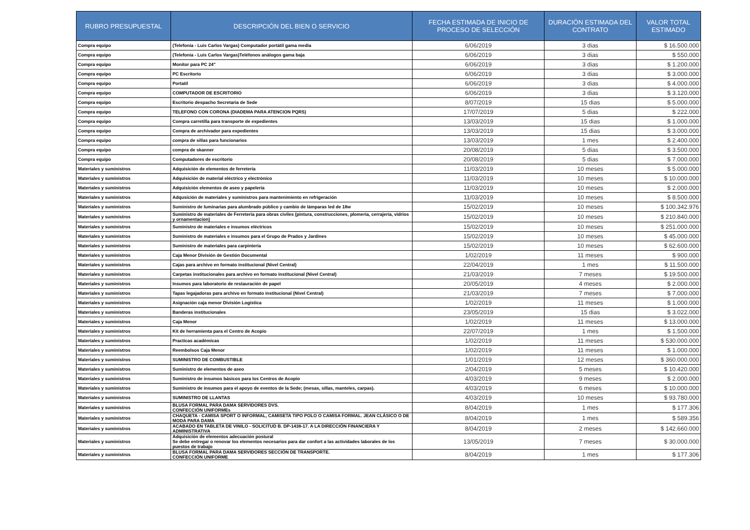| RUBRO PRESUPUESTAL | DESCRIPCIÓN DEL BIEN O SERVICIO | FECHA ESTIMADA DE INICIO DE PROCESO DE SELECCIÓN | DURACIÓN ESTIMADA DEL CONTRATO | VALOR TOTAL ESTIMADO |
| --- | --- | --- | --- | --- |
| Compra equipo | (Telefonia - Luis Carlos Vargas) Computador portátil gama media | 6/06/2019 | 3 dias | $ 16.500.000 |
| Compra equipo | (Telefonia - Luis Carlos Vargas)Teléfonos análogos gama baja | 6/06/2019 | 3 dias | $ 550.000 |
| Compra equipo | Monitor para PC 24" | 6/06/2019 | 3 dias | $ 1.200.000 |
| Compra equipo | PC Escritorio | 6/06/2019 | 3 dias | $ 3.000.000 |
| Compra equipo | Portatil | 6/06/2019 | 3 dias | $ 4.000.000 |
| Compra equipo | COMPUTADOR DE ESCRITORIO | 6/06/2019 | 3 dias | $ 3.120.000 |
| Compra equipo | Escritorio despacho Secretaria de Sede | 8/07/2019 | 15 dias | $ 5.000.000 |
| Compra equipo | TELEFONO CON CORONA (DIADEMA PARA ATENCION PQRS) | 17/07/2019 | 5 dias | $ 222.000 |
| Compra equipo | Compra carretilla para transporte de expedientes | 13/03/2019 | 15 dias | $ 1.000.000 |
| Compra equipo | Compra de archivador para expedientes | 13/03/2019 | 15 dias | $ 3.000.000 |
| Compra equipo | compra de sillas para funcionarios | 13/03/2019 | 1 mes | $ 2.400.000 |
| Compra equipo | compra de skanner | 20/08/2019 | 5 dias | $ 3.500.000 |
| Compra equipo | Computadores de escritorio | 20/08/2019 | 5 dias | $ 7.000.000 |
| Materiales y suministros | Adquisición de elementos de ferretería | 11/03/2019 | 10 meses | $ 5.000.000 |
| Materiales y suministros | Adquisición de material eléctrico y electrónico | 11/03/2019 | 10 meses | $ 10.000.000 |
| Materiales y suministros | Adquisición elementos de aseo y papelería | 11/03/2019 | 10 meses | $ 2.000.000 |
| Materiales y suministros | Adqusición de materiales y suministros para mantenimiento en refrigeración | 11/03/2019 | 10 meses | $ 8.500.000 |
| Materiales y suministros | Suministro de luminarias para alumbrado público y cambio de lámparas led de 18w | 15/02/2019 | 10 meses | $ 100.342.976 |
| Materiales y suministros | Suministro de materiales de Ferretería para obras civiles (pintura, construcciones, plomería, cerrajería, vidrios y ornamentacion) | 15/02/2019 | 10 meses | $ 210.840.000 |
| Materiales y suministros | Suministro de materiales e insumos eléctricos | 15/02/2019 | 10 meses | $ 251.000.000 |
| Materiales y suministros | Suministro de materiales e insumos para el Grupo de Prados y Jardines | 15/02/2019 | 10 meses | $ 45.000.000 |
| Materiales y suministros | Suministro de materiales para carpinteria | 15/02/2019 | 10 meses | $ 62.600.000 |
| Materiales y suministros | Caja Menor División de Gestión Documental | 1/02/2019 | 11 meses | $ 900.000 |
| Materiales y suministros | Cajas para archivo en formato institucional (Nivel Central) | 22/04/2019 | 1 mes | $ 11.500.000 |
| Materiales y suministros | Carpetas institucionales para archivo en formato institucional (Nivel Central) | 21/03/2019 | 7 meses | $ 19.500.000 |
| Materiales y suministros | Insumos para laboratorio de restauración de papel | 20/05/2019 | 4 meses | $ 2.000.000 |
| Materiales y suministros | Tapas legajadoras para archivo en formato institucional (Nivel Central) | 21/03/2019 | 7 meses | $ 7.000.000 |
| Materiales y suministros | Asignación caja menor División Logística | 1/02/2019 | 11 meses | $ 1.000.000 |
| Materiales y suministros | Banderas institucionales | 23/05/2019 | 15 dias | $ 3.022.000 |
| Materiales y suministros | Caja Menor | 1/02/2019 | 11 meses | $ 13.000.000 |
| Materiales y suministros | Kit de herramienta para el Centro de Acopio | 22/07/2019 | 1 mes | $ 1.500.000 |
| Materiales y suministros | Practicas académicas | 1/02/2019 | 11 meses | $ 530.000.000 |
| Materiales y suministros | Reembolsos Caja Menor | 1/02/2019 | 11 meses | $ 1.000.000 |
| Materiales y suministros | SUMINISTRO DE COMBUSTIBLE | 1/01/2019 | 12 meses | $ 360.000.000 |
| Materiales y suministros | Suministro de elementos de aseo | 2/04/2019 | 5 meses | $ 10.420.000 |
| Materiales y suministros | Suministro de insumos básicos para los Centros de Acopio | 4/03/2019 | 9 meses | $ 2.000.000 |
| Materiales y suministros | Suministro de insumos para el apoyo de eventos de la Sede; (mesas, sillas, manteles, carpas). | 4/03/2019 | 6 meses | $ 10.000.000 |
| Materiales y suministros | SUMINISTRO DE LLANTAS | 4/03/2019 | 10 meses | $ 93.780.000 |
| Materiales y suministros | BLUSA FORMAL PARA DAMA SERVIDORES DVS. CONFECCIÓN UNIFORMEs | 8/04/2019 | 1 mes | $ 177.306 |
| Materiales y suministros | CHAQUETA - CAMISA SPORT O INFORMAL, CAMISETA TIPO POLO O CAMISA FORMAL. JEAN CLÁSICO O DE MODA PARA DAMA | 8/04/2019 | 1 mes | $ 589.356 |
| Materiales y suministros | ACABADO EN TABLETA DE VINILO - SOLICITUD B. DP-1438-17. A LA DIRECCIÓN FINANCIERA Y ADMINISTRATIVA | 8/04/2019 | 2 meses | $ 142.660.000 |
| Materiales y suministros | Adquisición de elementos adecuación postural Se debe entregar o renovar los elementos necesarios para dar confort a las actividades laborales de los puestos de trabajo | 13/05/2019 | 7 meses | $ 30.000.000 |
| Materiales y suministros | BLUSA FORMAL PARA DAMA SERVIDORES SECCIÓN DE TRANSPORTE. CONFECCIÓN UNIFORME | 8/04/2019 | 1 mes | $ 177.306 |